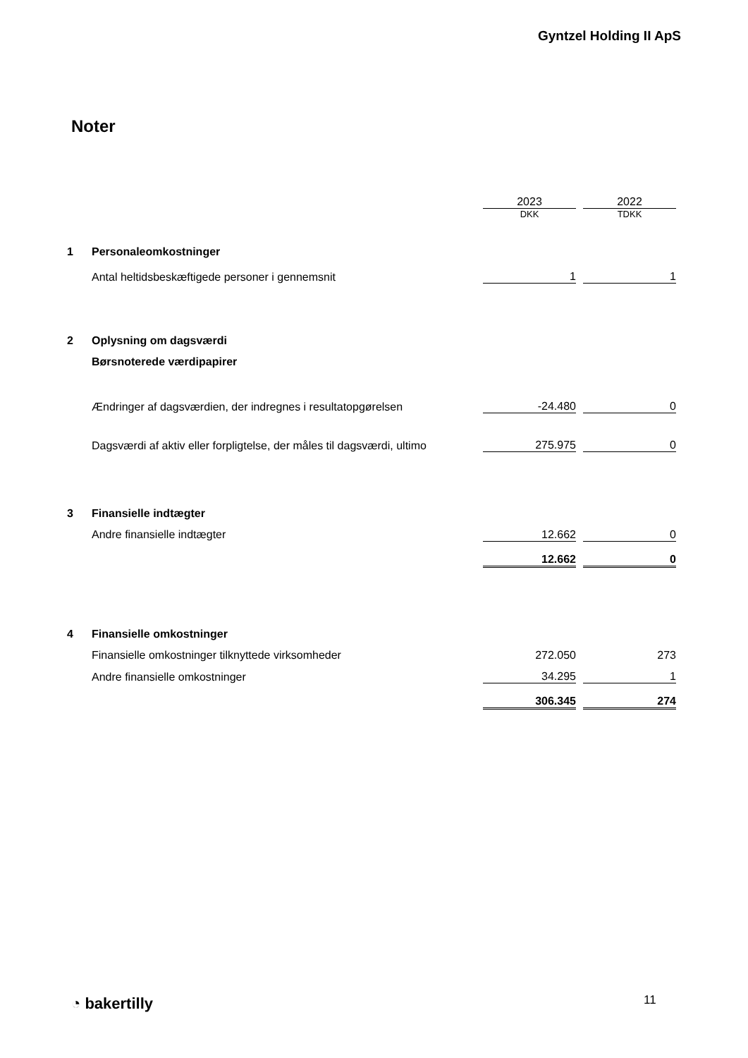Gyntzel Holding II ApS
Noter
| | | 2023 | | 2022 |
| | | DKK | | TDKK |
| 1 | Personaleomkostninger | | | |
| | Antal heltidsbeskæftigede personer i gennemsnit | 1 | | 1 |
| 2 | Oplysning om dagsværdi | | | |
| | Børsnoterede værdipapirer | | | |
| | Ændringer af dagsværdien, der indregnes i resultatopgørelsen | -24.480 | | 0 |
| | Dagsværdi af aktiv eller forpligtelse, der måles til dagsværdi, ultimo | 275.975 | | 0 |
| 3 | Finansielle indtægter | | | |
| | Andre finansielle indtægter | 12.662 | | 0 |
| | | 12.662 | | 0 |
| 4 | Finansielle omkostninger | | | |
| | Finansielle omkostninger tilknyttede virksomheder | 272.050 | | 273 |
| | Andre finansielle omkostninger | 34.295 | | 1 |
| | | 306.345 | | 274 |
◔ bakertilly 11